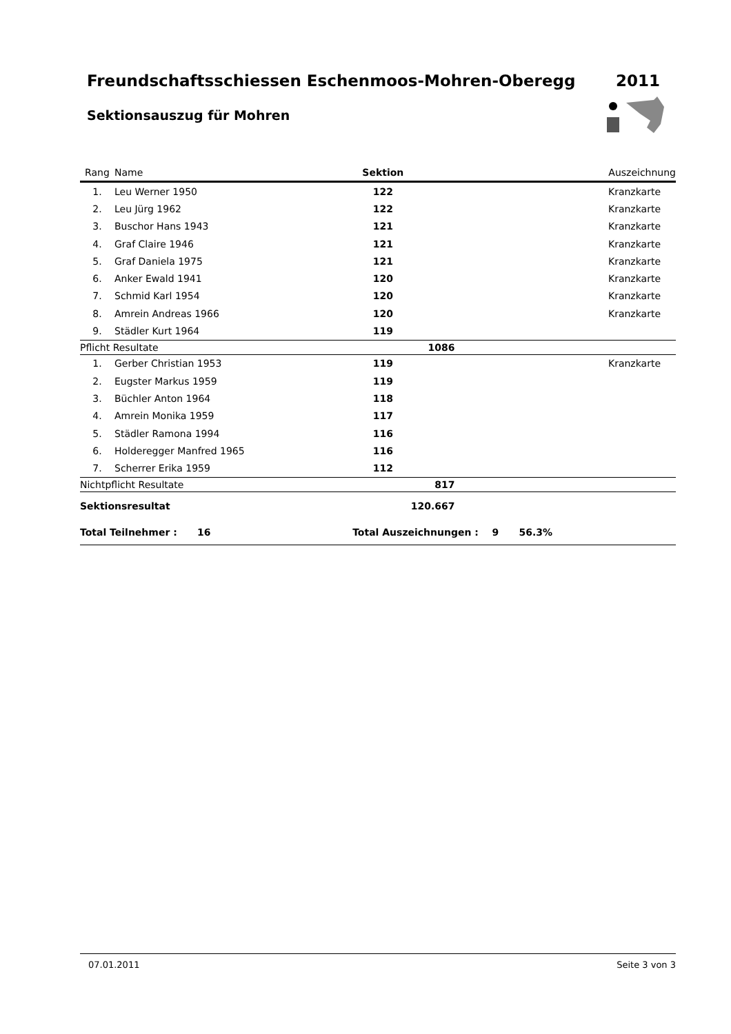Freundschaftsschiessen Eschenmoos-Mohren-Oberegg
2011
Sektionsauszug für Mohren
| Rang | Name | Sektion | Auszeichnung |
| --- | --- | --- | --- |
| 1. | Leu Werner 1950 | 122 | Kranzkarte |
| 2. | Leu Jürg 1962 | 122 | Kranzkarte |
| 3. | Buschor Hans 1943 | 121 | Kranzkarte |
| 4. | Graf Claire 1946 | 121 | Kranzkarte |
| 5. | Graf Daniela 1975 | 121 | Kranzkarte |
| 6. | Anker Ewald 1941 | 120 | Kranzkarte |
| 7. | Schmid Karl 1954 | 120 | Kranzkarte |
| 8. | Amrein Andreas 1966 | 120 | Kranzkarte |
| 9. | Städler Kurt 1964 | 119 | |
| Pflicht Resultate | | 1086 | |
| 1. | Gerber Christian 1953 | 119 | Kranzkarte |
| 2. | Eugster Markus 1959 | 119 | |
| 3. | Büchler Anton 1964 | 118 | |
| 4. | Amrein Monika 1959 | 117 | |
| 5. | Städler Ramona 1994 | 116 | |
| 6. | Holderegger Manfred 1965 | 116 | |
| 7. | Scherrer Erika 1959 | 112 | |
| Nichtpflicht Resultate | | 817 | |
| Sektionsresultat | | 120.667 | |
| Total Teilnehmer : 16 | | Total Auszeichnungen : 9 56.3% | |
07.01.2011 Seite 3 von 3